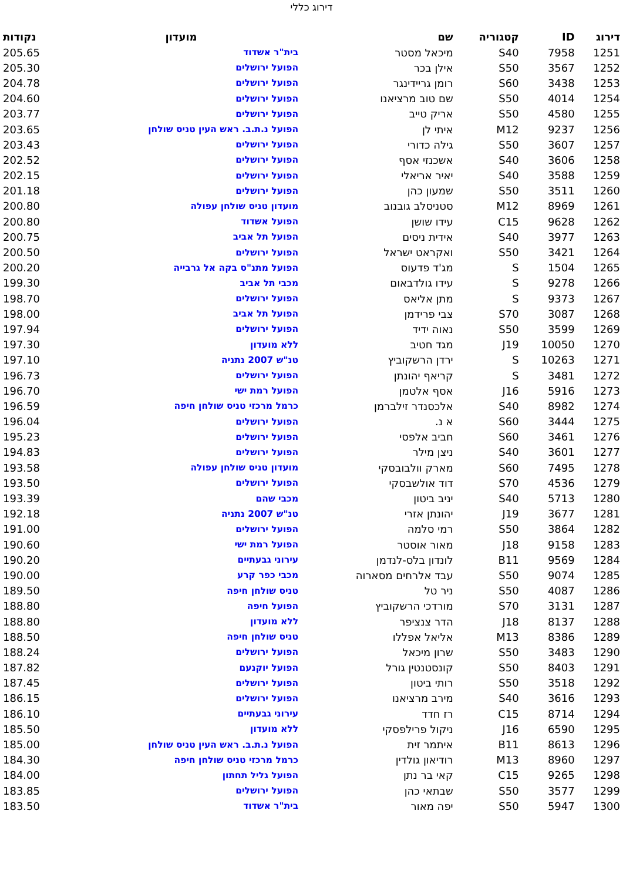דירוג כללי
| דירוג | ID | קטגוריה | שם | מועדון | נקודות |
| --- | --- | --- | --- | --- | --- |
| 1251 | 7958 | S40 | מיכאל מסטר | בית"ר אשדוד | 205.65 |
| 1252 | 3567 | S50 | אילן בכר | הפועל ירושלים | 205.30 |
| 1253 | 3438 | S60 | רומן גריידינגר | הפועל ירושלים | 204.78 |
| 1254 | 4014 | S50 | שם טוב מרציאנו | הפועל ירושלים | 204.60 |
| 1255 | 4580 | S50 | אריק טייב | הפועל ירושלים | 203.77 |
| 1256 | 9237 | M12 | איתי לן | הפועל נ.ת.ב. ראש העין טניס שולחן | 203.65 |
| 1257 | 3607 | S50 | גילה כדורי | הפועל ירושלים | 203.43 |
| 1258 | 3606 | S40 | אשכנזי אסף | הפועל ירושלים | 202.52 |
| 1259 | 3588 | S40 | יאיר אריאלי | הפועל ירושלים | 202.15 |
| 1260 | 3511 | S50 | שמעון כהן | הפועל ירושלים | 201.18 |
| 1261 | 8969 | M12 | סטניסלב גובנוב | מועדון טניס שולחן עפולה | 200.80 |
| 1262 | 9628 | C15 | עידו שושן | הפועל אשדוד | 200.80 |
| 1263 | 3977 | S40 | אידית ניסים | הפועל תל אביב | 200.75 |
| 1264 | 3421 | S50 | ואקראט ישראל | הפועל ירושלים | 200.50 |
| 1265 | 1504 | S | מג'ד פדעוס | הפועל מתנ"ס בקה אל גרבייה | 200.20 |
| 1266 | 9278 | S | עידו גולדבאום | מכבי תל אביב | 199.30 |
| 1267 | 9373 | S | מתן אליאס | הפועל ירושלים | 198.70 |
| 1268 | 3087 | S70 | צבי פרידמן | הפועל תל אביב | 198.00 |
| 1269 | 3599 | S50 | נאוה ידיד | הפועל ירושלים | 197.94 |
| 1270 | 10050 | J19 | מגד חטיב | ללא מועדון | 197.30 |
| 1271 | 10263 | S | ירדן הרשקוביץ | טנ"ש 2007 נתניה | 197.10 |
| 1272 | 3481 | S | קריאף יהונתן | הפועל ירושלים | 196.73 |
| 1273 | 5916 | J16 | אסף אלטמן | הפועל רמת ישי | 196.70 |
| 1274 | 8982 | S40 | אלכסנדר זילברמן | כרמל מרכזי טניס שולחן חיפה | 196.59 |
| 1275 | 3444 | S60 | א נ. | הפועל ירושלים | 196.04 |
| 1276 | 3461 | S60 | חביב אלפסי | הפועל ירושלים | 195.23 |
| 1277 | 3601 | S40 | ניצן מילר | הפועל ירושלים | 194.83 |
| 1278 | 7495 | S60 | מארק וולבובסקי | מועדון טניס שולחן עפולה | 193.58 |
| 1279 | 4536 | S70 | דוד אולשבסקי | הפועל ירושלים | 193.50 |
| 1280 | 5713 | S40 | יניב ביטון | מכבי שהם | 193.39 |
| 1281 | 3677 | J19 | יהונתן אזרי | טנ"ש 2007 נתניה | 192.18 |
| 1282 | 3864 | S50 | רמי סלמה | הפועל ירושלים | 191.00 |
| 1283 | 9158 | J18 | מאור אוסטר | הפועל רמת ישי | 190.60 |
| 1284 | 9569 | B11 | לונדון בלס-לנדמן | עירוני גבעתיים | 190.20 |
| 1285 | 9074 | S50 | עבד אלרחים מסארוה | מכבי כפר קרע | 190.00 |
| 1286 | 4087 | S50 | ניר טל | טניס שולחן חיפה | 189.50 |
| 1287 | 3131 | S70 | מורדכי הרשקוביץ | הפועל חיפה | 188.80 |
| 1288 | 8137 | J18 | הדר צנציפר | ללא מועדון | 188.80 |
| 1289 | 8386 | M13 | אליאל אפללו | טניס שולחן חיפה | 188.50 |
| 1290 | 3483 | S50 | שרון מיכאל | הפועל ירושלים | 188.24 |
| 1291 | 8403 | S50 | קונסטנטין גורל | הפועל יוקנעם | 187.82 |
| 1292 | 3518 | S50 | רותי ביטון | הפועל ירושלים | 187.45 |
| 1293 | 3616 | S40 | מירב מרציאנו | הפועל ירושלים | 186.15 |
| 1294 | 8714 | C15 | רז חדד | עירוני גבעתיים | 186.10 |
| 1295 | 6590 | J16 | ניקול פרילפסקי | ללא מועדון | 185.50 |
| 1296 | 8613 | B11 | איתמר זית | הפועל נ.ת.ב. ראש העין טניס שולחן | 185.00 |
| 1297 | 8960 | M13 | רודיאון גולדין | כרמל מרכזי טניס שולחן חיפה | 184.30 |
| 1298 | 9265 | C15 | קאי בר נתן | הפועל גליל תחתון | 184.00 |
| 1299 | 3577 | S50 | שבתאי כהן | הפועל ירושלים | 183.85 |
| 1300 | 5947 | S50 | יפה מאור | בית"ר אשדוד | 183.50 |